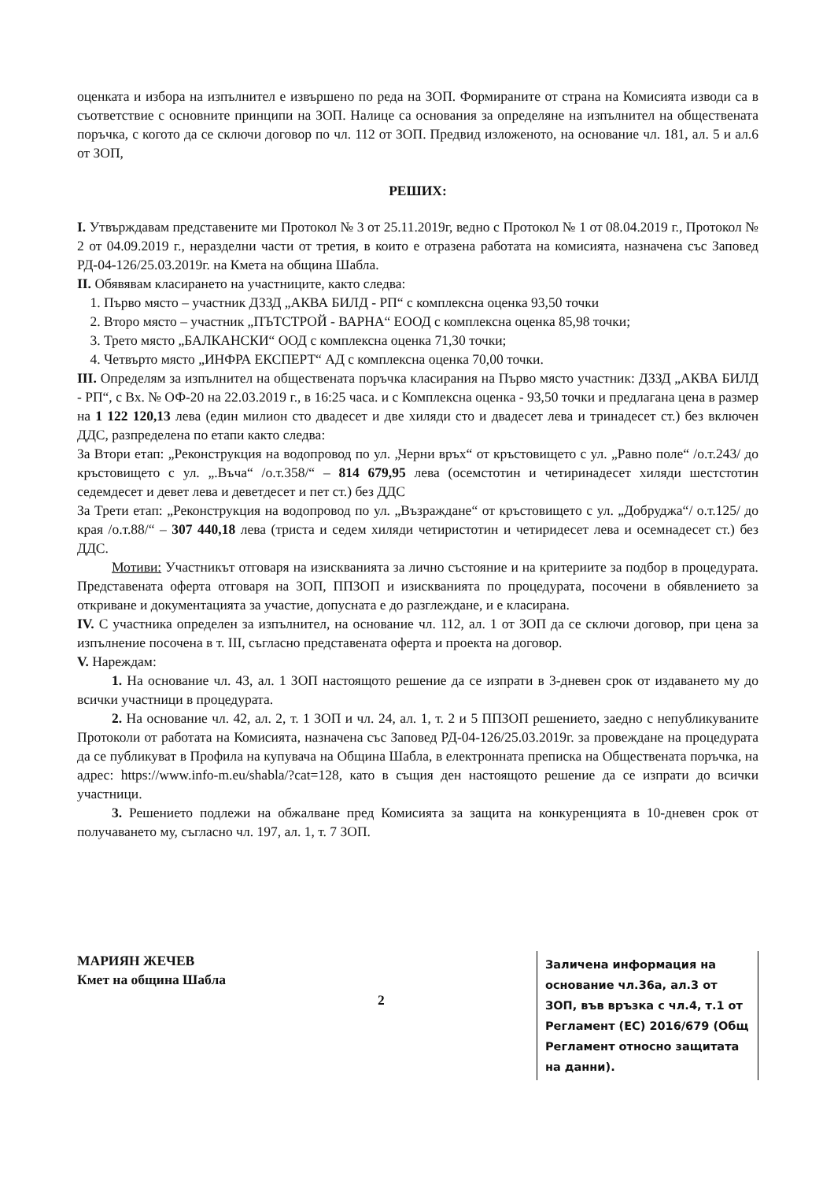оценката и избора на изпълнител е извършено по реда на ЗОП. Формираните от страна на Комисията изводи са в съответствие с основните принципи на ЗОП. Налице са основания за определяне на изпълнител на обществената поръчка, с когото да се сключи договор по чл. 112 от ЗОП. Предвид изложеното, на основание чл. 181, ал. 5 и ал.6 от ЗОП,
РЕШИХ:
I. Утвърждавам представените ми Протокол № 3 от 25.11.2019г, ведно с Протокол № 1 от 08.04.2019 г., Протокол № 2 от 04.09.2019 г., неразделни части от третия, в които е отразена работата на комисията, назначена със Заповед РД-04-126/25.03.2019г. на Кмета на община Шабла.
II. Обявявам класирането на участниците, както следва:
1. Първо място – участник ДЗЗД „АКВА БИЛД - РП“ с комплексна оценка 93,50 точки
2. Второ място – участник „ПЪТСТРОЙ - ВАРНА“ ЕООД с комплексна оценка 85,98 точки;
3. Трето място „БАЛКАНСКИ“ ООД с комплексна оценка 71,30 точки;
4. Четвърто място „ИНФРА ЕКСПЕРТ“ АД с комплексна оценка 70,00 точки.
III. Определям за изпълнител на обществената поръчка класирания на Първо място участник: ДЗЗД „АКВА БИЛД - РП“, с Вх. № ОФ-20 на 22.03.2019 г., в 16:25 часа. и с Комплексна оценка - 93,50 точки и предлагана цена в размер на 1 122 120,13 лева (един милион сто двадесет и две хиляди сто и двадесет лева и тринадесет ст.) без включен ДДС, разпределена по етапи както следва:
За Втори етап: „Реконструкция на водопровод по ул. „Черни връх“ от кръстовището с ул. „Равно поле“ /о.т.243/ до кръстовището с ул. „.Въча“ /о.т.358/“ – 814 679,95 лева (осемстотин и четиринадесет хиляди шестстотин седемдесет и девет лева и деветдесет и пет ст.) без ДДС
За Трети етап: „Реконструкция на водопровод по ул. „Възраждане“ от кръстовището с ул. „Добруджа“/ о.т.125/ до края /о.т.88/“ – 307 440,18 лева (триста и седем хиляди четиристотин и четиридесет лева и осемнадесет ст.) без ДДС.
Мотиви: Участникът отговаря на изискванията за лично състояние и на критериите за подбор в процедурата. Представената оферта отговаря на ЗОП, ППЗОП и изискванията по процедурата, посочени в обявлението за откриване и документацията за участие, допусната е до разглеждане, и е класирана.
IV. С участника определен за изпълнител, на основание чл. 112, ал. 1 от ЗОП да се сключи договор, при цена за изпълнение посочена в т. III, съгласно представената оферта и проекта на договор.
V. Нареждам:
1. На основание чл. 43, ал. 1 ЗОП настоящото решение да се изпрати в 3-дневен срок от издаването му до всички участници в процедурата.
2. На основание чл. 42, ал. 2, т. 1 ЗОП и чл. 24, ал. 1, т. 2 и 5 ППЗОП решението, заедно с непубликуваните Протоколи от работата на Комисията, назначена със Заповед РД-04-126/25.03.2019г. за провеждане на процедурата да се публикуват в Профила на купувача на Община Шабла, в електронната преписка на Обществената поръчка, на адрес: https://www.info-m.eu/shabla/?cat=128, като в същия ден настоящото решение да се изпрати до всички участници.
3. Решението подлежи на обжалване пред Комисията за защита на конкуренцията в 10-дневен срок от получаването му, съгласно чл. 197, ал. 1, т. 7 ЗОП.
МАРИЯН ЖЕЧЕВ
Кмет на община Шабла
2
Заличена информация на основание чл.36а, ал.3 от ЗОП, във връзка с чл.4, т.1 от Регламент (ЕС) 2016/679 (Общ Регламент относно защитата на данни).